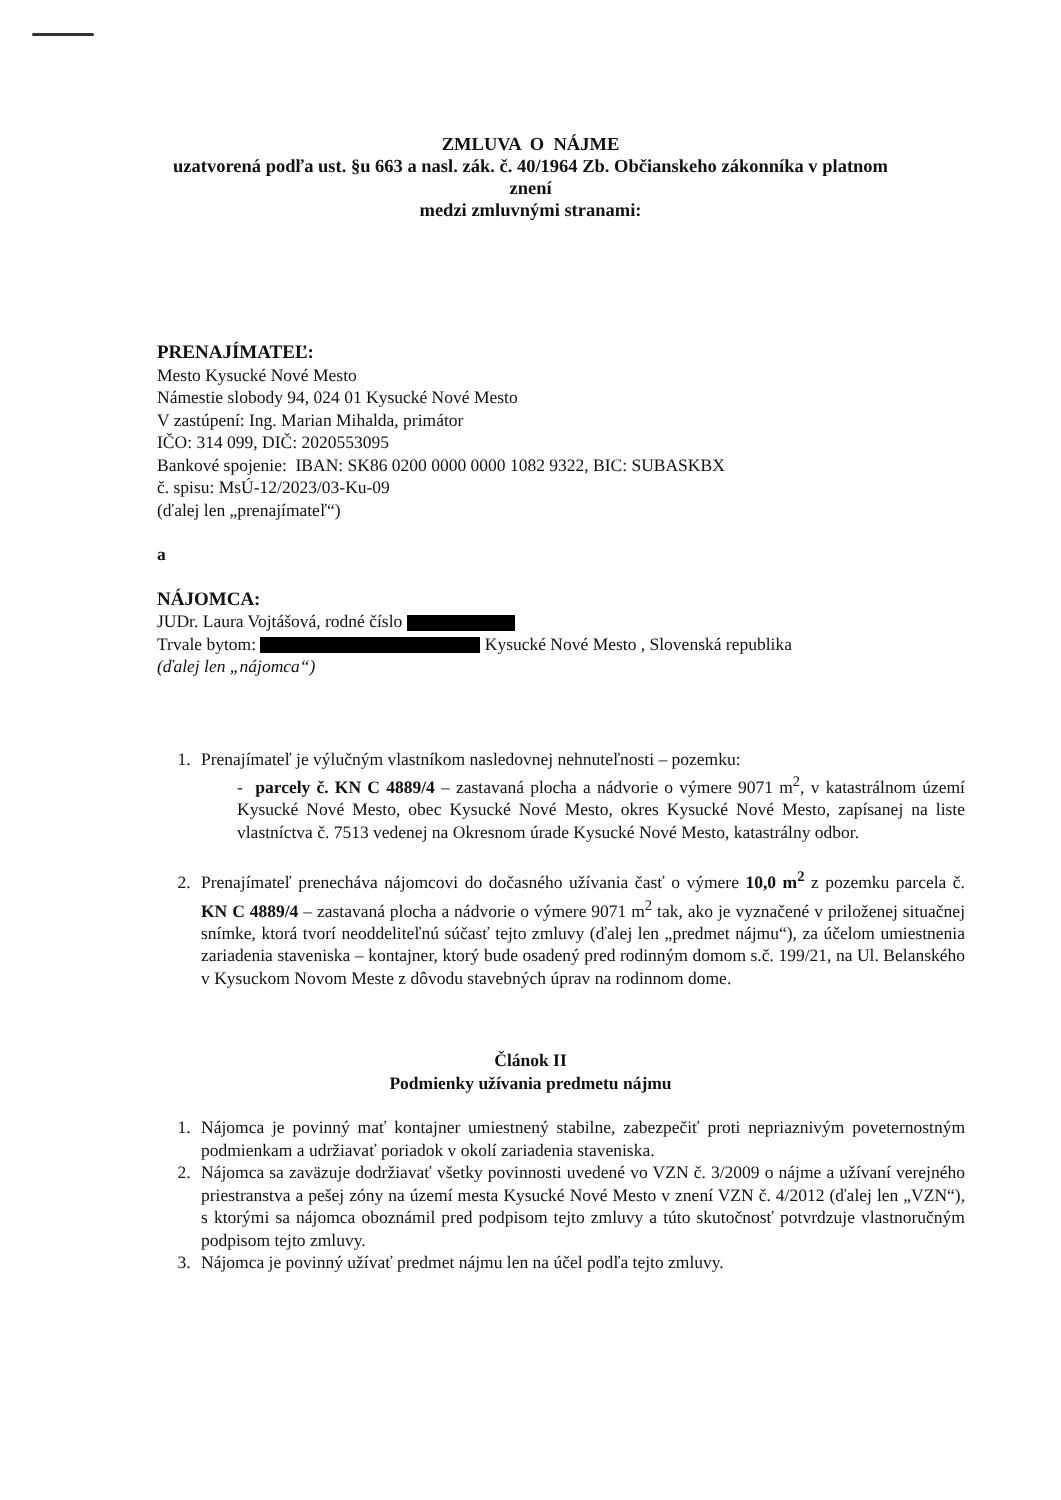ZMLUVA O NÁJME
uzatvorená podľa ust. §u 663 a nasl. zák. č. 40/1964 Zb. Občianskeho zákonníka v platnom
znení
medzi zmluvnými stranami:
PRENAJÍMATEĽ:
Mesto Kysucké Nové Mesto
Námestie slobody 94, 024 01 Kysucké Nové Mesto
V zastúpení: Ing. Marian Mihalda, primátor
IČO: 314 099, DIČ: 2020553095
Bankové spojenie: IBAN: SK86 0200 0000 0000 1082 9322, BIC: SUBASKBX
č. spisu: MsÚ-12/2023/03-Ku-09
(ďalej len „prenajímateľ“)
a
NÁJOMCA:
JUDr. Laura Vojtášová, rodné číslo
Trvale bytom: Kysucké Nové Mesto , Slovenská republika
(ďalej len „nájomca“)
1. Prenajímateľ je výlučným vlastníkom nasledovnej nehnuteľnosti – pozemku:
- parcely č. KN C 4889/4 – zastavaná plocha a nádvorie o výmere 9071 m<sup>2</sup>, v katastrálnom území Kysucké Nové Mesto, obec Kysucké Nové Mesto, okres Kysucké Nové Mesto, zapísanej na liste vlastníctva č. 7513 vedenej na Okresnom úrade Kysucké Nové Mesto, katastrálny odbor.
2. Prenajímateľ prenecháva nájomcovi do dočasného užívania časť o výmere 10,0 m<sup>2</sup> z pozemku parcela č. KN C 4889/4 – zastavaná plocha a nádvorie o výmere 9071 m<sup>2</sup> tak, ako je vyznačené v priloženej situačnej snímke, ktorá tvorí neoddeliteľnú súčasť tejto zmluvy (ďalej len „predmet nájmu“), za účelom umiestnenia zariadenia staveniska – kontajner, ktorý bude osadený pred rodinným domom s.č. 199/21, na Ul. Belanského v Kysuckom Novom Meste z dôvodu stavebných úprav na rodinnom dome.
Článok II
Podmienky užívania predmetu nájmu
1. Nájomca je povinný mať kontajner umiestnený stabilne, zabezpečiť proti nepriaznivým poveternostným podmienkam a udržiavať poriadok v okolí zariadenia staveniska.
2. Nájomca sa zaväzuje dodržiavať všetky povinnosti uvedené vo VZN č. 3/2009 o nájme a užívaní verejného priestranstva a pešej zóny na území mesta Kysucké Nové Mesto v znení VZN č. 4/2012 (ďalej len „VZN“), s ktorými sa nájomca oboznámil pred podpisom tejto zmluvy a túto skutočnosť potvrdzuje vlastnoručným podpisom tejto zmluvy.
3. Nájomca je povinný užívať predmet nájmu len na účel podľa tejto zmluvy.